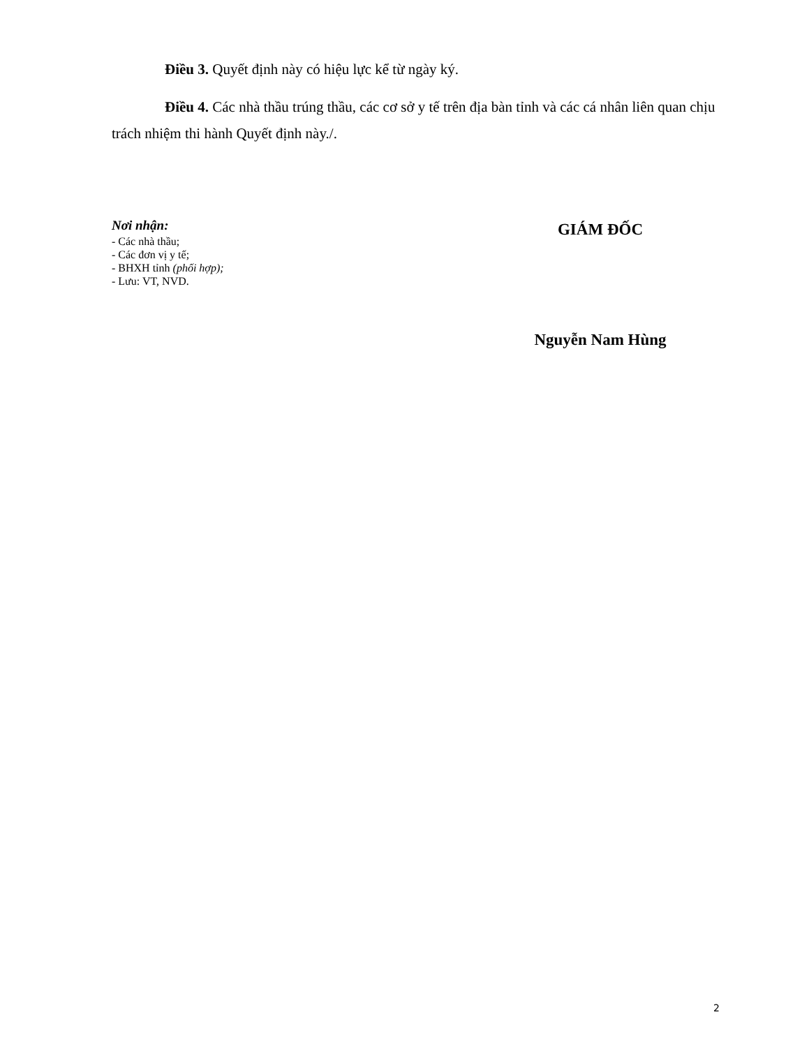Điều 3. Quyết định này có hiệu lực kể từ ngày ký.
Điều 4. Các nhà thầu trúng thầu, các cơ sở y tế trên địa bàn tỉnh và các cá nhân liên quan chịu trách nhiệm thi hành Quyết định này./.
Nơi nhận:
- Các nhà thầu;
- Các đơn vị y tế;
- BHXH tỉnh (phối hợp);
- Lưu: VT, NVD.
GIÁM ĐỐC
Nguyễn Nam Hùng
2